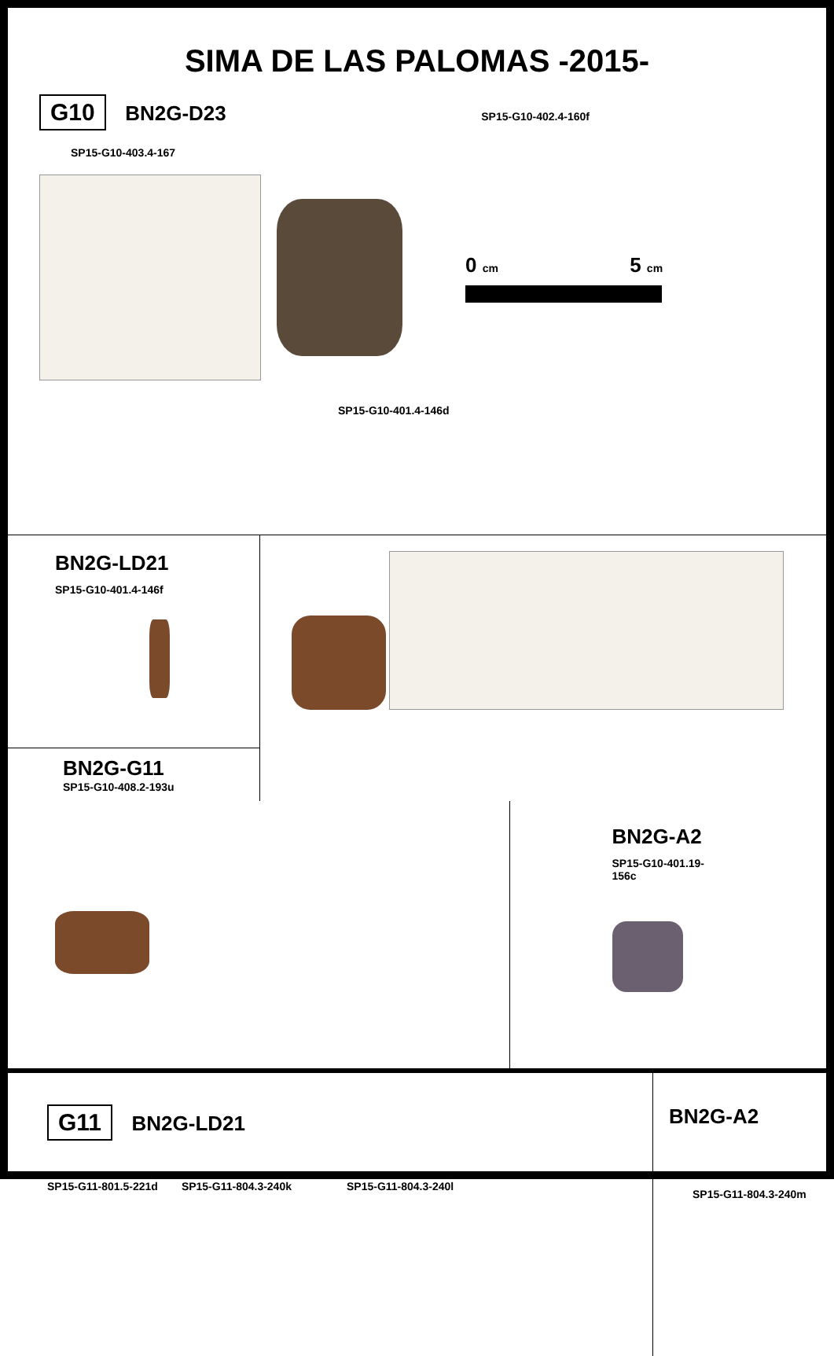SIMA DE LAS PALOMAS -2015-
G10 BN2G-D23 SP15-G10-402.4-160f
SP15-G10-403.4-167
0 cm 5 cm
SP15-G10-401.4-146d
BN2G-LD21
SP15-G10-401.4-146f
BN2G-G11
SP15-G10-408.2-193u
BN2G-A2
SP15-G10-401.19-156c
G11 BN2G-LD21
SP15-G11-801.5-221d SP15-G11-804.3-240k SP15-G11-804.3-240l
BN2G-A2
SP15-G11-804.3-240m